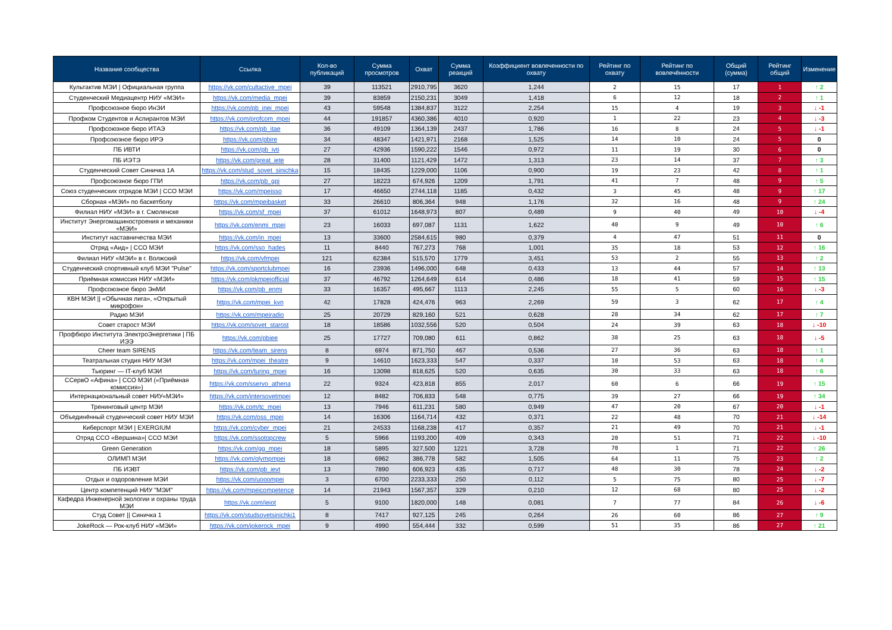| Название сообщества | Ссылка | Кол-во публикаций | Сумма просмотров | Охват | Сумма реакций | Коэффициент вовлеченности по охвату | Рейтинг по охвату | Рейтинг по вовлечённости | Общий (сумма) | Рейтинг общий | Изменение |
| --- | --- | --- | --- | --- | --- | --- | --- | --- | --- | --- | --- |
| Культактив МЭИ / Официальная группа | https://vk.com/cultactive_mpei | 39 | 113521 | 2910,795 | 3620 | 1,244 | 2 | 15 | 17 | 1 | ↑ 2 |
| Студенческий Медиацентр НИУ «МЭИ» | https://vk.com/media_mpei | 39 | 83859 | 2150,231 | 3049 | 1,418 | 6 | 12 | 18 | 2 | ↑ 1 |
| Профсоюзное бюро ИнЭИ | https://vk.com/pb_inei_mpei | 43 | 59548 | 1384,837 | 3122 | 2,254 | 15 | 4 | 19 | 3 | ↓ -1 |
| Профком Студентов и Аспирантов МЭИ | https://vk.com/profcom_mpei | 44 | 191857 | 4360,386 | 4010 | 0,920 | 1 | 22 | 23 | 4 | ↓ -3 |
| Профсоюзное бюро ИТАЭ | https://vk.com/pb_itae | 36 | 49109 | 1364,139 | 2437 | 1,786 | 16 | 8 | 24 | 5 | ↓ -1 |
| Профсоюзное бюро ИРЭ | https://vk.com/pbire | 34 | 48347 | 1421,971 | 2168 | 1,525 | 14 | 10 | 24 | 5 | 0 |
| ПБ ИВТИ | https://vk.com/pb_ivti | 27 | 42936 | 1590,222 | 1546 | 0,972 | 11 | 19 | 30 | 6 | 0 |
| ПБ ИЭТЭ | https://vk.com/great_iete | 28 | 31400 | 1121,429 | 1472 | 1,313 | 23 | 14 | 37 | 7 | ↑ 3 |
| Студенческий Совет Синичка 1А | https://vk.com/stud_sovet_sinichka | 15 | 18435 | 1229,000 | 1106 | 0,900 | 19 | 23 | 42 | 8 | ↑ 1 |
| Профсоюзное бюро ГПИ | https://vk.com/pb_gpi | 27 | 18223 | 674,926 | 1209 | 1,791 | 41 | 7 | 48 | 9 | ↑ 5 |
| Союз студенческих отрядов МЭИ / ССО МЭИ | https://vk.com/mpeisso | 17 | 46650 | 2744,118 | 1185 | 0,432 | 3 | 45 | 48 | 9 | ↑ 17 |
| Сборная «МЭИ» по баскетболу | https://vk.com/mpeibasket | 33 | 26610 | 806,364 | 948 | 1,176 | 32 | 16 | 48 | 9 | ↑ 24 |
| Филиал НИУ «МЭИ» в г. Смоленске | https://vk.com/sf_mpei | 37 | 61012 | 1648,973 | 807 | 0,489 | 9 | 40 | 49 | 10 | ↓ -4 |
| Институт Энергомашиностроения и механики «МЭИ» | https://vk.com/enmi_mpei | 23 | 16033 | 697,087 | 1131 | 1,622 | 40 | 9 | 49 | 10 | ↑ 6 |
| Институт наставничества МЭИ | https://vk.com/in_mpei | 13 | 33600 | 2584,615 | 980 | 0,379 | 4 | 47 | 51 | 11 | 0 |
| Отряд «Аид» / ССО МЭИ | https://vk.com/sso_hades | 11 | 8440 | 767,273 | 768 | 1,001 | 35 | 18 | 53 | 12 | ↑ 16 |
| Филиал НИУ «МЭИ» в г. Волжский | https://vk.com/vfmpei | 121 | 62384 | 515,570 | 1779 | 3,451 | 53 | 2 | 55 | 13 | ↑ 2 |
| Студенческий спортивный клуб МЭИ "Pulse" | https://vk.com/sportclubmpei | 16 | 23936 | 1496,000 | 648 | 0,433 | 13 | 44 | 57 | 14 | ↑ 13 |
| Приёмная комиссия НИУ «МЭИ» | https://vk.com/pkmpeiofficial | 37 | 46792 | 1264,649 | 614 | 0,486 | 18 | 41 | 59 | 15 | ↑ 15 |
| Профсоюзное бюро ЭнМИ | https://vk.com/pb_enmi | 33 | 16357 | 495,667 | 1113 | 2,245 | 55 | 5 | 60 | 16 | ↓ -3 |
| КВН МЭИ // «Обычная лига», «Открытый микрофон» | https://vk.com/mpei_kvn | 42 | 17828 | 424,476 | 963 | 2,269 | 59 | 3 | 62 | 17 | ↑ 4 |
| Радио МЭИ | https://vk.com/mpeiradio | 25 | 20729 | 829,160 | 521 | 0,628 | 28 | 34 | 62 | 17 | ↑ 7 |
| Совет старост МЭИ | https://vk.com/sovet_starost | 18 | 18586 | 1032,556 | 520 | 0,504 | 24 | 39 | 63 | 18 | ↓ -10 |
| Профбюро Института ЭлектроЭнергетики / ПБ ИЭЭ | https://vk.com/pbiee | 25 | 17727 | 709,080 | 611 | 0,862 | 38 | 25 | 63 | 18 | ↓ -5 |
| Cheer team SIRENS | https://vk.com/team_sirens | 8 | 6974 | 871,750 | 467 | 0,536 | 27 | 36 | 63 | 18 | ↑ 1 |
| Театральная студия НИУ МЭИ | https://vk.com/mpei_theatre | 9 | 14610 | 1623,333 | 547 | 0,337 | 10 | 53 | 63 | 18 | ↑ 4 |
| Тьюринг — IT-клуб МЭИ | https://vk.com/turing_mpei | 16 | 13098 | 818,625 | 520 | 0,635 | 30 | 33 | 63 | 18 | ↑ 6 |
| ССервО «Афина» / ССО МЭИ («Приёмная комиссия») | https://vk.com/sservo_athena | 22 | 9324 | 423,818 | 855 | 2,017 | 60 | 6 | 66 | 19 | ↑ 15 |
| Интернациональный совет НИУ«МЭИ» | https://vk.com/intersovetmpei | 12 | 8482 | 706,833 | 548 | 0,775 | 39 | 27 | 66 | 19 | ↑ 34 |
| Тренинговый центр МЭИ | https://vk.com/tc_mpei | 13 | 7946 | 611,231 | 580 | 0,949 | 47 | 20 | 67 | 20 | ↓ -1 |
| Объединённый студенческий совет НИУ МЭИ | https://vk.com/oss_mpei | 14 | 16306 | 1164,714 | 432 | 0,371 | 22 | 48 | 70 | 21 | ↓ -14 |
| Киберспорт МЭИ / EXERGIUM | https://vk.com/cyber_mpei | 21 | 24533 | 1168,238 | 417 | 0,357 | 21 | 49 | 70 | 21 | ↓ -1 |
| Отряд ССО «Вершина»/ ССО МЭИ | https://vk.com/ssotopcrew | 5 | 5966 | 1193,200 | 409 | 0,343 | 20 | 51 | 71 | 22 | ↓ -10 |
| Green Generation | https://vk.com/gg_mpei | 18 | 5895 | 327,500 | 1221 | 3,728 | 70 | 1 | 71 | 22 | ↑ 26 |
| ОЛИМП МЭИ | https://vk.com/olympmpei | 18 | 6962 | 386,778 | 582 | 1,505 | 64 | 11 | 75 | 23 | ↑ 2 |
| ПБ ИЭВТ | https://vk.com/pb_ievt | 13 | 7890 | 606,923 | 435 | 0,717 | 48 | 30 | 78 | 24 | ↓ -2 |
| Отдых и оздоровление МЭИ | https://vk.com/uooompei | 3 | 6700 | 2233,333 | 250 | 0,112 | 5 | 75 | 80 | 25 | ↓ -7 |
| Центр компетенций НИУ "МЭИ" | https://vk.com/mpeicompetence | 14 | 21943 | 1567,357 | 329 | 0,210 | 12 | 68 | 80 | 25 | ↓ -2 |
| Кафедра Инженерной экологии и охраны труда МЭИ | https://vk.com/ieiot | 5 | 9100 | 1820,000 | 148 | 0,081 | 7 | 77 | 84 | 26 | ↓ -6 |
| Студ Совет // Синичка 1 | https://vk.com/studsovetsinichki1 | 8 | 7417 | 927,125 | 245 | 0,264 | 26 | 60 | 86 | 27 | ↑ 9 |
| JokeRock — Рок-клуб НИУ «МЭИ» | https://vk.com/jokerock_mpei | 9 | 4990 | 554,444 | 332 | 0,599 | 51 | 35 | 86 | 27 | ↑ 21 |